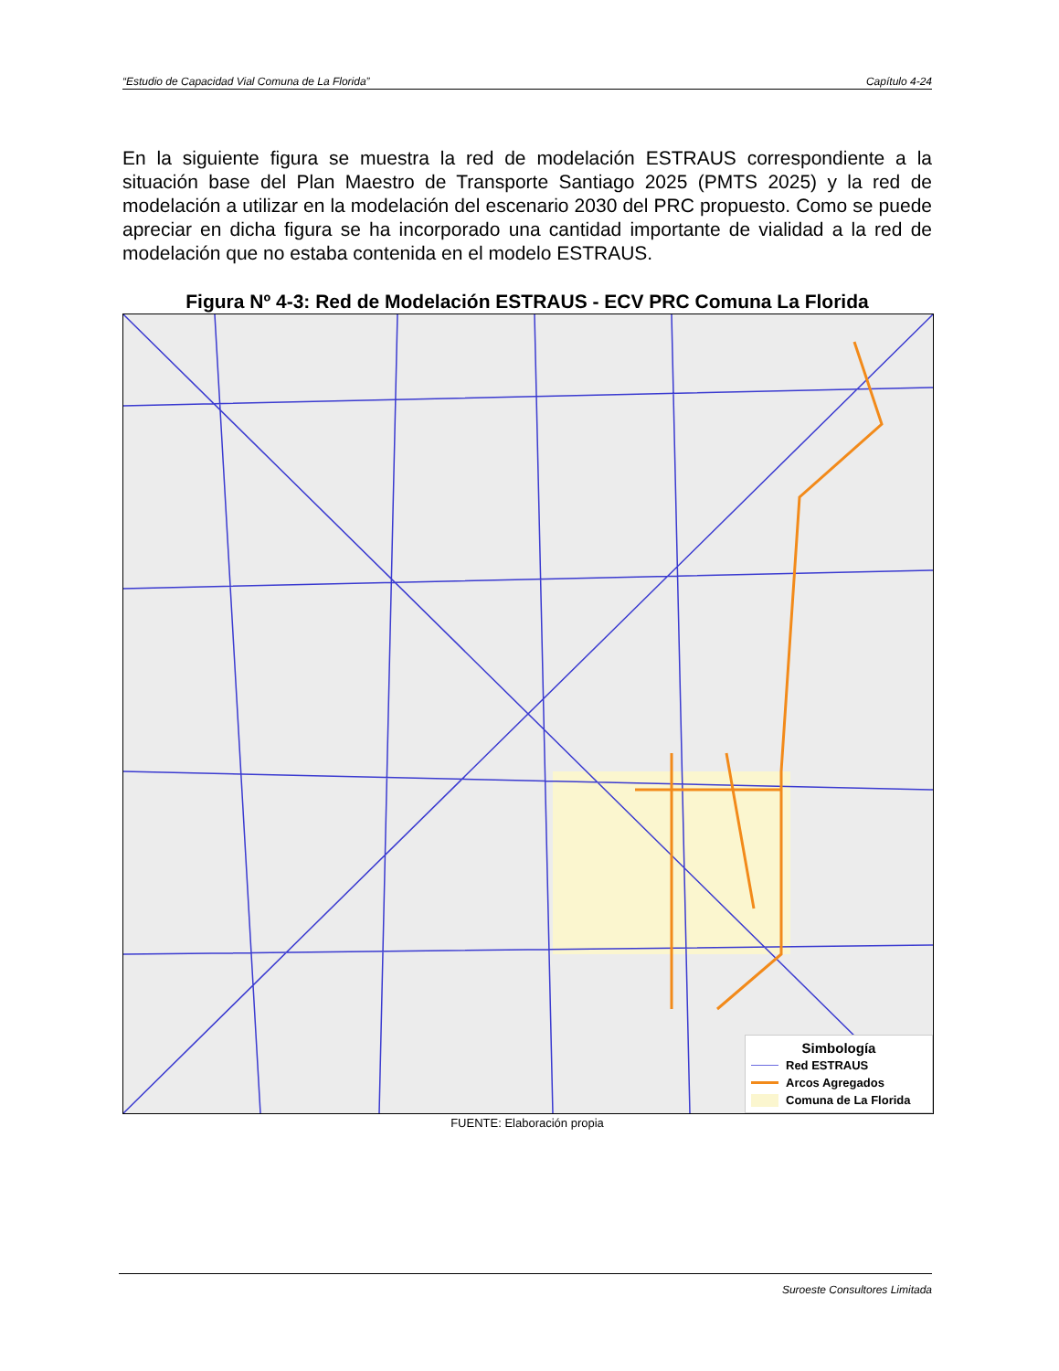“Estudio de Capacidad Vial Comuna de La Florida” Capítulo 4-24
En la siguiente figura se muestra la red de modelación ESTRAUS correspondiente a la situación base del Plan Maestro de Transporte Santiago 2025 (PMTS 2025) y la red de modelación a utilizar en la modelación del escenario 2030 del PRC propuesto. Como se puede apreciar en dicha figura se ha incorporado una cantidad importante de vialidad a la red de modelación que no estaba contenida en el modelo ESTRAUS.
Figura Nº 4-3: Red de Modelación ESTRAUS - ECV PRC Comuna La Florida
Simbología
Red ESTRAUS
Arcos Agregados
Comuna de La Florida
FUENTE: Elaboración propia
Suroeste Consultores Limitada